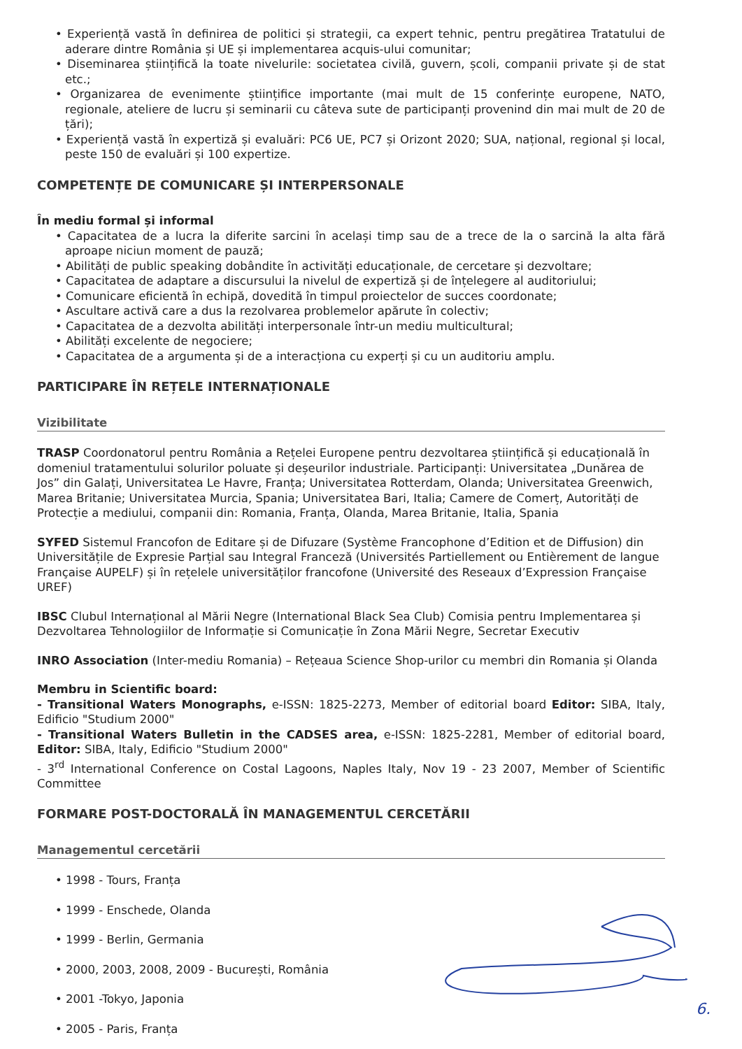• Experiență vastă în definirea de politici și strategii, ca expert tehnic, pentru pregătirea Tratatului de aderare dintre România și UE și implementarea acquis-ului comunitar;
• Diseminarea științifică la toate nivelurile: societatea civilă, guvern, școli, companii private și de stat etc.;
• Organizarea de evenimente științifice importante (mai mult de 15 conferințe europene, NATO, regionale, ateliere de lucru și seminarii cu câteva sute de participanți provenind din mai mult de 20 de țări);
• Experiență vastă în expertiză și evaluări: PC6 UE, PC7 și Orizont 2020; SUA, național, regional și local, peste 150 de evaluări și 100 expertize.
COMPETENȚE DE COMUNICARE ȘI INTERPERSONALE
În mediu formal și informal
• Capacitatea de a lucra la diferite sarcini în același timp sau de a trece de la o sarcină la alta fără aproape niciun moment de pauză;
• Abilități de public speaking dobândite în activități educaționale, de cercetare și dezvoltare;
• Capacitatea de adaptare a discursului la nivelul de expertiză și de înțelegere al auditoriului;
• Comunicare eficientă în echipă, dovedită în timpul proiectelor de succes coordonate;
• Ascultare activă care a dus la rezolvarea problemelor apărute în colectiv;
• Capacitatea de a dezvolta abilități interpersonale într-un mediu multicultural;
• Abilități excelente de negociere;
• Capacitatea de a argumenta și de a interacționa cu experți și cu un auditoriu amplu.
PARTICIPARE ÎN REȚELE INTERNAȚIONALE
Vizibilitate
TRASP Coordonatorul pentru România a Rețelei Europene pentru dezvoltarea științifică și educațională în domeniul tratamentului solurilor poluate și deșeurilor industriale. Participanți: Universitatea „Dunărea de Jos” din Galați, Universitatea Le Havre, Franța; Universitatea Rotterdam, Olanda; Universitatea Greenwich, Marea Britanie; Universitatea Murcia, Spania; Universitatea Bari, Italia; Camere de Comerț, Autorități de Protecție a mediului, companii din: Romania, Franța, Olanda, Marea Britanie, Italia, Spania
SYFED Sistemul Francofon de Editare și de Difuzare (Système Francophone d’Edition et de Diffusion) din Universitățile de Expresie Parțial sau Integral Franceză (Universités Partiellement ou Entièrement de langue Française AUPELF) și în rețelele universităților francofone (Université des Reseaux d’Expression Française UREF)
IBSC Clubul Internațional al Mării Negre (International Black Sea Club) Comisia pentru Implementarea și Dezvoltarea Tehnologiilor de Informație si Comunicație în Zona Mării Negre, Secretar Executiv
INRO Association (Inter-mediu Romania) – Rețeaua Science Shop-urilor cu membri din Romania și Olanda
Membru in Scientific board:
- Transitional Waters Monographs, e-ISSN: 1825-2273, Member of editorial board Editor: SIBA, Italy, Edificio "Studium 2000"
- Transitional Waters Bulletin in the CADSES area, e-ISSN: 1825-2281, Member of editorial board, Editor: SIBA, Italy, Edificio "Studium 2000"
- 3<sup>rd</sup> International Conference on Costal Lagoons, Naples Italy, Nov 19 - 23 2007, Member of Scientific Committee
FORMARE POST-DOCTORALĂ ÎN MANAGEMENTUL CERCETĂRII
Managementul cercetării
• 1998 - Tours, Franța
• 1999 - Enschede, Olanda
• 1999 - Berlin, Germania
• 2000, 2003, 2008, 2009 - București, România
• 2001 -Tokyo, Japonia
• 2005 - Paris, Franța
6.